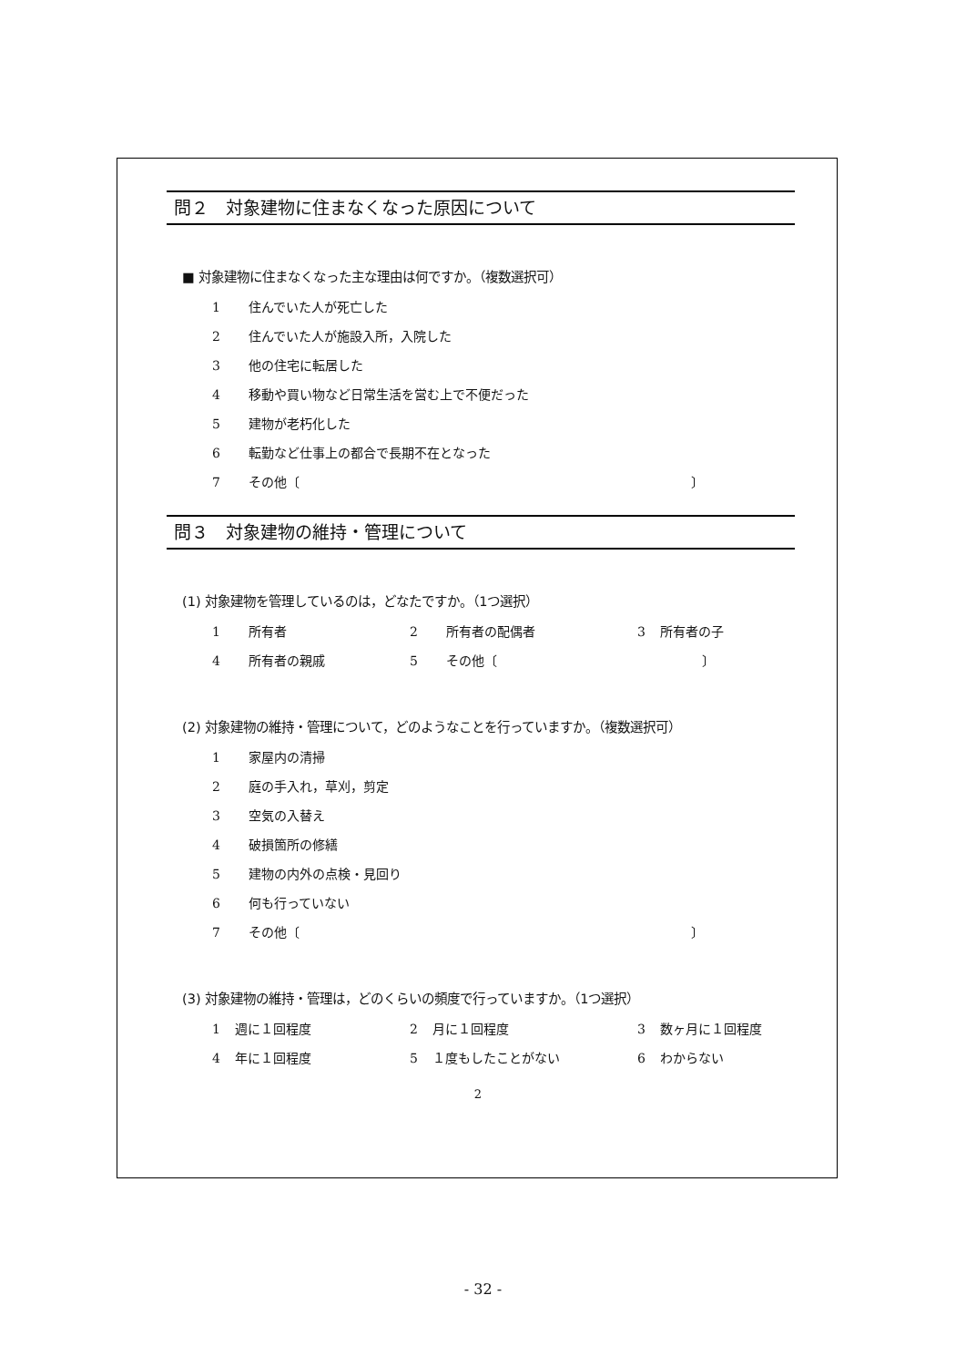問２　対象建物に住まなくなった原因について
■ 対象建物に住まなくなった主な理由は何ですか。（複数選択可）
1 住んでいた人が死亡した
2 住んでいた人が施設入所，入院した
3 他の住宅に転居した
4 移動や買い物など日常生活を営む上で不便だった
5 建物が老朽化した
6 転勤など仕事上の都合で長期不在となった
7 その他〔 〕
問３　対象建物の維持・管理について
(1) 対象建物を管理しているのは，どなたですか。（1つ選択）
1 所有者 2 所有者の配偶者 3 所有者の子
4 所有者の親戚 5 その他〔 〕
(2) 対象建物の維持・管理について，どのようなことを行っていますか。（複数選択可）
1 家屋内の清掃
2 庭の手入れ，草刈，剪定
3 空気の入替え
4 破損箇所の修繕
5 建物の内外の点検・見回り
6 何も行っていない
7 その他〔 〕
(3) 対象建物の維持・管理は，どのくらいの頻度で行っていますか。（1つ選択）
1 週に１回程度 2 月に１回程度 3 数ヶ月に１回程度
4 年に１回程度 5 １度もしたことがない 6 わからない
2
- 32 -